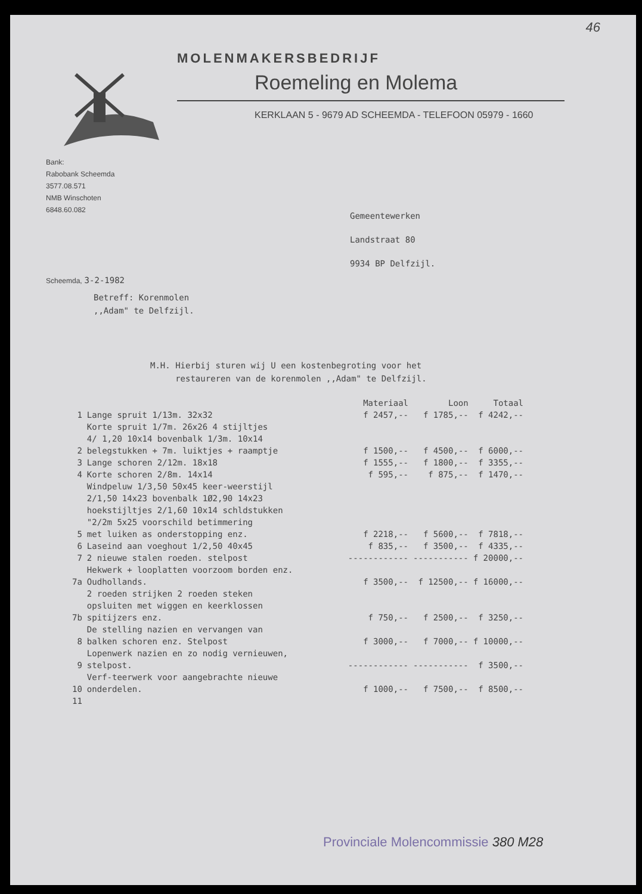46
MOLENMAKERSBEDRIJF
Roemeling en Molema
KERKLAAN 5 - 9679 AD SCHEEMDA - TELEFOON 05979 - 1660
Bank:
Rabobank Scheemda
3577.08.571
NMB Winschoten
6848.60.082
Gemeentewerken
Landstraat 80
9934 BP Delfzijl.
Scheemda, 3-2-1982
Betreff: Korenmolen
,,Adam" te Delfzijl.
M.H. Hierbij sturen wij U een kostenbegroting voor het
restaureren van de korenmolen ,,Adam" te Delfzijl.
| | | Materiaal | Loon | Totaal |
| --- | --- | --- | --- | --- |
| 1 | Lange spruit 1/13m. 32x32 | f 2457,-- | f 1785,-- | f 4242,-- |
| 2 | Korte spruit 1/7m. 26x26 4 stijltjes 4/ 1,20 10x14 bovenbalk 1/3m. 10x14 belegstukken + 7m. luiktjes + raamptje | f 1500,-- | f 4500,-- | f 6000,-- |
| 3 | Lange schoren 2/12m. 18x18 | f 1555,-- | f 1800,-- | f 3355,-- |
| 4 | Korte schoren 2/8m. 14x14 | f 595,-- | f 875,-- | f 1470,-- |
| 5 | Windpeluw 1/3,50 50x45 keer-weerstijl 2/1,50 14x23 bovenbalk 1Ø2,90 14x23 hoekstijltjes 2/1,60 10x14 schldstukken "2/2m 5x25 voorschild betimmering met luiken as onderstopping enz. | f 2218,-- | f 5600,-- | f 7818,-- |
| 6 | Laseind aan voeghout 1/2,50 40x45 | f 835,-- | f 3500,-- | f 4335,-- |
| 7 | 2 nieuwe stalen roeden. stelpost | ------------ | ----------- | f 20000,-- |
| 7a | Hekwerk + looplatten voorzoom borden enz. Oudhollands. | f 3500,-- | f 12500,-- | f 16000,-- |
| 7b | 2 roeden strijken 2 roeden steken opsluiten met wiggen en keerklossen spitijzers enz. | f 750,-- | f 2500,-- | f 3250,-- |
| 8 | De stelling nazien en vervangen van balken schoren enz. Stelpost | f 3000,-- | f 7000,-- | f 10000,-- |
| 9 | Lopenwerk nazien en zo nodig vernieuwen, stelpost. | ------------ | ----------- | f 3500,-- |
| 10 | Verf-teerwerk voor aangebrachte nieuwe onderdelen. | f 1000,-- | f 7500,-- | f 8500,-- |
| 11 | | | | |
Provinciale Molencommissie 380 M28